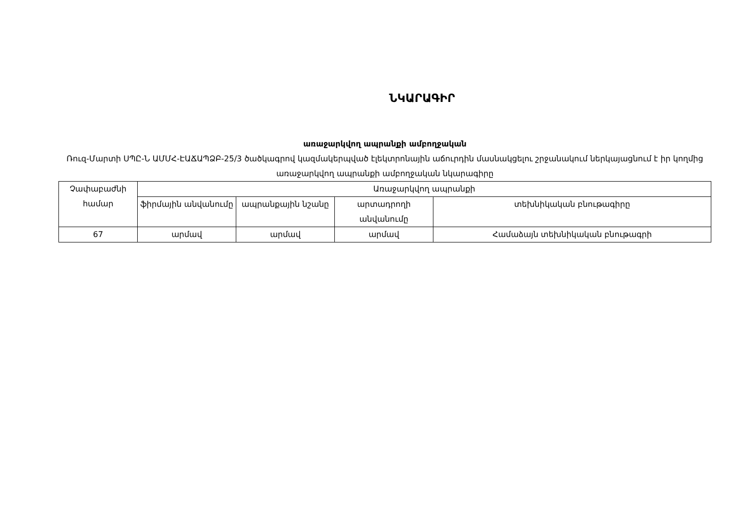ՆԿԱՐԱԳԻՐ
առաջարկվող ապրանքի ամբողջական
Ռուզ-Մարտի ՍՊԸ-Ն ԱՄՄՀ-ԷԱՃԱՊՁԲ-25/3 ծածկագրով կազմակերպված էլեկտրոնային աճուրդին մասնակցելու շրջանակում ներկայացնում է իր կողմից առաջարկվող ապրանքի ամբողջական նկարագիրը
| Չափաբաժնի համար | Առաջարկվող ապրանքի | | | |
| --- | --- | --- | --- | --- |
| | ֆիրմային անվանումը | ապրանքային նշանը | արտադրողի անվանումը | տեխնիկական բնութագիրը |
| 67 | արմավ | արմավ | արմավ | Համաձայն տեխնիկական բնութագրի |